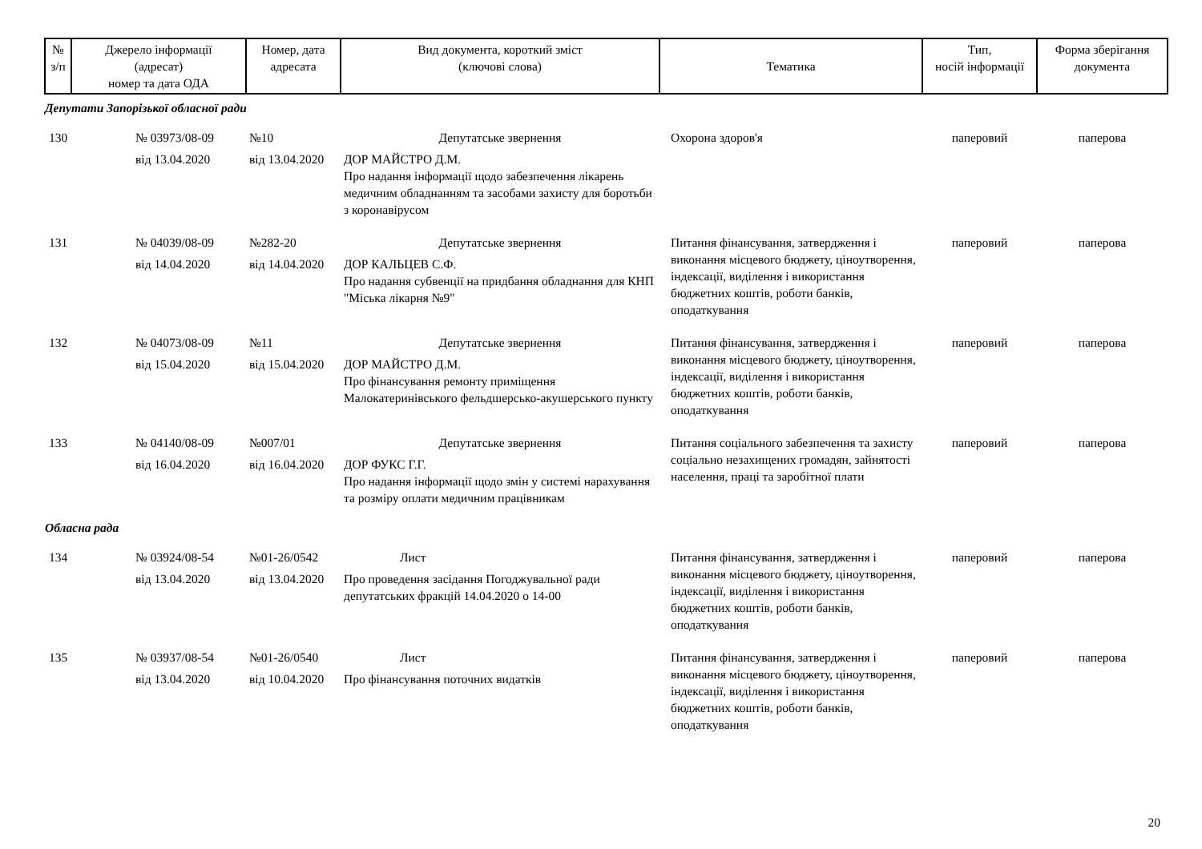| № з/п | Джерело інформації (адресат) номер та дата ОДА | Номер, дата адресата | Вид документа, короткий зміст (ключові слова) | Тематика | Тип, носій інформації | Форма зберігання документа |
| --- | --- | --- | --- | --- | --- | --- |
| Депутати Запорізької обласної ради | | | | | | |
| 130 | № 03973/08-09 від 13.04.2020 | №10 від 13.04.2020 | Депутатське звернення ДОР МАЙСТРО Д.М. Про надання інформації щодо забезпечення лікарень медичним обладнанням та засобами захисту для боротьби з коронавірусом | Охорона здоров'я | паперовий | паперова |
| 131 | № 04039/08-09 від 14.04.2020 | №282-20 від 14.04.2020 | Депутатське звернення ДОР КАЛЬЦЕВ С.Ф. Про надання субвенції на придбання обладнання для КНП "Міська лікарня №9" | Питання фінансування, затвердження і виконання місцевого бюджету, ціноутворення, індексації, виділення і використання бюджетних коштів, роботи банків, оподаткування | паперовий | паперова |
| 132 | № 04073/08-09 від 15.04.2020 | №11 від 15.04.2020 | Депутатське звернення ДОР МАЙСТРО Д.М. Про фінансування ремонту приміщення Малокатеринівського фельдшерсько-акушерського пункту | Питання фінансування, затвердження і виконання місцевого бюджету, ціноутворення, індексації, виділення і використання бюджетних коштів, роботи банків, оподаткування | паперовий | паперова |
| 133 | № 04140/08-09 від 16.04.2020 | №007/01 від 16.04.2020 | Депутатське звернення ДОР ФУКС Г.Г. Про надання інформації щодо змін у системі нарахування та розміру оплати медичним працівникам | Питання соціального забезпечення та захисту соціально незахищених громадян, зайнятості населення, праці та заробітної плати | паперовий | паперова |
| Обласна рада | | | | | | |
| 134 | № 03924/08-54 від 13.04.2020 | №01-26/0542 від 13.04.2020 | Лист Про проведення засідання Погоджувальної ради депутатських фракцій 14.04.2020 о 14-00 | Питання фінансування, затвердження і виконання місцевого бюджету, ціноутворення, індексації, виділення і використання бюджетних коштів, роботи банків, оподаткування | паперовий | паперова |
| 135 | № 03937/08-54 від 13.04.2020 | №01-26/0540 від 10.04.2020 | Лист Про фінансування поточних видатків | Питання фінансування, затвердження і виконання місцевого бюджету, ціноутворення, індексації, виділення і використання бюджетних коштів, роботи банків, оподаткування | паперовий | паперова |
20